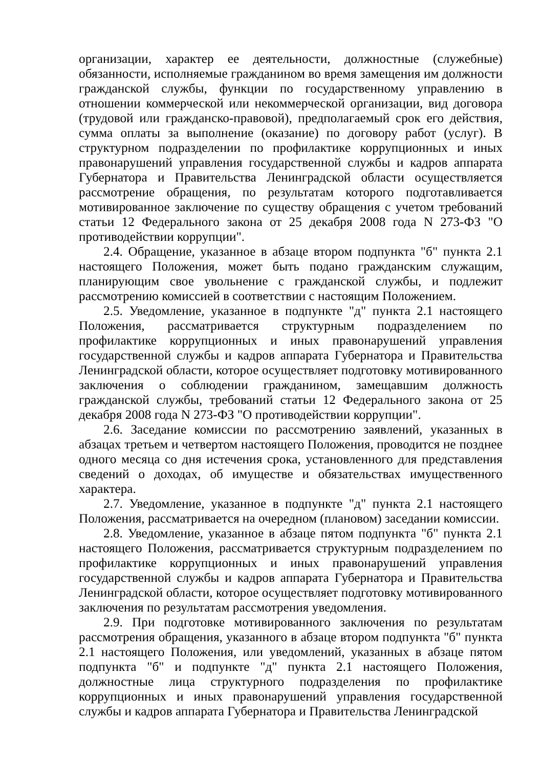организации, характер ее деятельности, должностные (служебные) обязанности, исполняемые гражданином во время замещения им должности гражданской службы, функции по государственному управлению в отношении коммерческой или некоммерческой организации, вид договора (трудовой или гражданско-правовой), предполагаемый срок его действия, сумма оплаты за выполнение (оказание) по договору работ (услуг). В структурном подразделении по профилактике коррупционных и иных правонарушений управления государственной службы и кадров аппарата Губернатора и Правительства Ленинградской области осуществляется рассмотрение обращения, по результатам которого подготавливается мотивированное заключение по существу обращения с учетом требований статьи 12 Федерального закона от 25 декабря 2008 года N 273-ФЗ "О противодействии коррупции".
2.4. Обращение, указанное в абзаце втором подпункта "б" пункта 2.1 настоящего Положения, может быть подано гражданским служащим, планирующим свое увольнение с гражданской службы, и подлежит рассмотрению комиссией в соответствии с настоящим Положением.
2.5. Уведомление, указанное в подпункте "д" пункта 2.1 настоящего Положения, рассматривается структурным подразделением по профилактике коррупционных и иных правонарушений управления государственной службы и кадров аппарата Губернатора и Правительства Ленинградской области, которое осуществляет подготовку мотивированного заключения о соблюдении гражданином, замещавшим должность гражданской службы, требований статьи 12 Федерального закона от 25 декабря 2008 года N 273-ФЗ "О противодействии коррупции".
2.6. Заседание комиссии по рассмотрению заявлений, указанных в абзацах третьем и четвертом настоящего Положения, проводится не позднее одного месяца со дня истечения срока, установленного для представления сведений о доходах, об имуществе и обязательствах имущественного характера.
2.7. Уведомление, указанное в подпункте "д" пункта 2.1 настоящего Положения, рассматривается на очередном (плановом) заседании комиссии.
2.8. Уведомление, указанное в абзаце пятом подпункта "б" пункта 2.1 настоящего Положения, рассматривается структурным подразделением по профилактике коррупционных и иных правонарушений управления государственной службы и кадров аппарата Губернатора и Правительства Ленинградской области, которое осуществляет подготовку мотивированного заключения по результатам рассмотрения уведомления.
2.9. При подготовке мотивированного заключения по результатам рассмотрения обращения, указанного в абзаце втором подпункта "б" пункта 2.1 настоящего Положения, или уведомлений, указанных в абзаце пятом подпункта "б" и подпункте "д" пункта 2.1 настоящего Положения, должностные лица структурного подразделения по профилактике коррупционных и иных правонарушений управления государственной службы и кадров аппарата Губернатора и Правительства Ленинградской